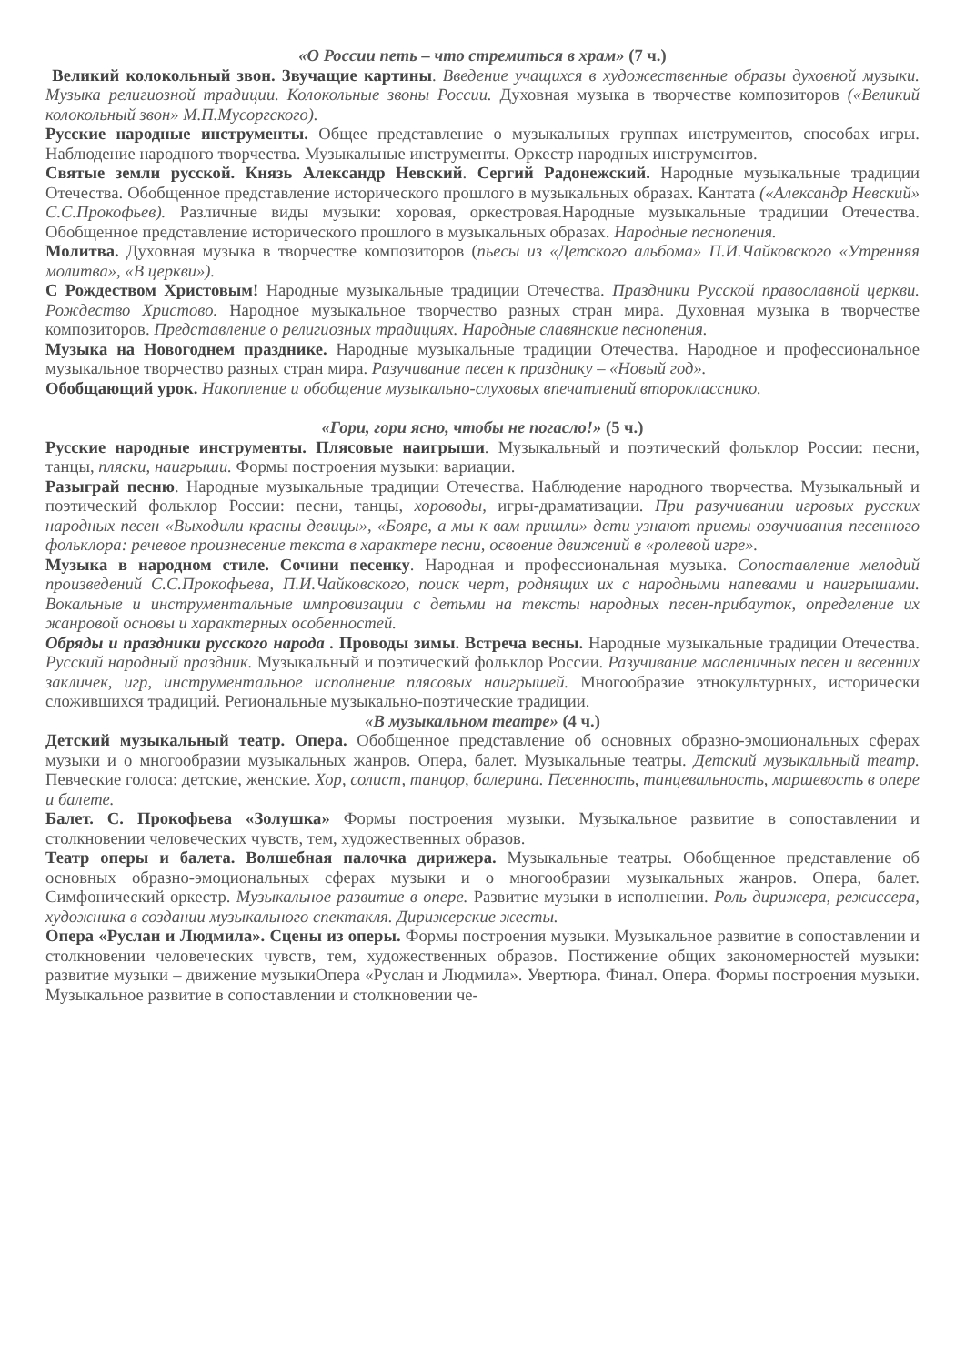«О России петь – что стремиться в храм» (7 ч.)
Великий колокольный звон. Звучащие картины. Введение учащихся в художественные образы духовной музыки. Музыка религиозной традиции. Колокольные звоны России. Духовная музыка в творчестве композиторов («Великий колокольный звон» М.П.Мусоргского).
Русские народные инструменты. Общее представление о музыкальных группах инструментов, способах игры. Наблюдение народного творчества. Музыкальные инструменты. Оркестр народных инструментов.
Святые земли русской. Князь Александр Невский. Сергий Радонежский. Народные музыкальные традиции Отечества. Обобщенное представление исторического прошлого в музыкальных образах. Кантата («Александр Невский» С.С.Прокофьев). Различные виды музыки: хоровая, оркестровая.Народные музыкальные традиции Отечества. Обобщенное представление исторического прошлого в музыкальных образах. Народные песнопения.
Молитва. Духовная музыка в творчестве композиторов (пьесы из «Детского альбома» П.И.Чайковского «Утренняя молитва», «В церкви»).
С Рождеством Христовым! Народные музыкальные традиции Отечества. Праздники Русской православной церкви. Рождество Христово. Народное музыкальное творчество разных стран мира. Духовная музыка в творчестве композиторов. Представление о религиозных традициях. Народные славянские песнопения.
Музыка на Новогоднем празднике. Народные музыкальные традиции Отечества. Народное и профессиональное музыкальное творчество разных стран мира. Разучивание песен к празднику – «Новый год».
Обобщающий урок. Накопление и обобщение музыкально-слуховых впечатлений второкласснико.
«Гори, гори ясно, чтобы не погасло!» (5 ч.)
Русские народные инструменты. Плясовые наигрыши. Музыкальный и поэтический фольклор России: песни, танцы, пляски, наигрыши. Формы построения музыки: вариации.
Разыграй песню. Народные музыкальные традиции Отечества. Наблюдение народного творчества. Музыкальный и поэтический фольклор России: песни, танцы, хороводы, игры-драматизации. При разучивании игровых русских народных песен «Выходили красны девицы», «Бояре, а мы к вам пришли» дети узнают приемы озвучивания песенного фольклора: речевое произнесение текста в характере песни, освоение движений в «ролевой игре».
Музыка в народном стиле. Сочини песенку. Народная и профессиональная музыка. Сопоставление мелодий произведений С.С.Прокофьева, П.И.Чайковского, поиск черт, роднящих их с народными напевами и наигрышами. Вокальные и инструментальные импровизации с детьми на тексты народных песен-прибауток, определение их жанровой основы и характерных особенностей.
Обряды и праздники русского народа . Проводы зимы. Встреча весны. Народные музыкальные традиции Отечества. Русский народный праздник. Музыкальный и поэтический фольклор России. Разучивание масленичных песен и весенних закличек, игр, инструментальное исполнение плясовых наигрышей. Многообразие этнокультурных, исторически сложившихся традиций. Региональные музыкально-поэтические традиции.
«В музыкальном театре» (4 ч.)
Детский музыкальный театр. Опера. Обобщенное представление об основных образно-эмоциональных сферах музыки и о многообразии музыкальных жанров. Опера, балет. Музыкальные театры. Детский музыкальный театр. Певческие голоса: детские, женские. Хор, солист, танцор, балерина. Песенность, танцевальность, маршевость в опере и балете.
Балет. С. Прокофьева «Золушка» Формы построения музыки. Музыкальное развитие в сопоставлении и столкновении человеческих чувств, тем, художественных образов.
Театр оперы и балета. Волшебная палочка дирижера. Музыкальные театры. Обобщенное представление об основных образно-эмоциональных сферах музыки и о многообразии музыкальных жанров. Опера, балет. Симфонический оркестр. Музыкальное развитие в опере. Развитие музыки в исполнении. Роль дирижера, режиссера, художника в создании музыкального спектакля. Дирижерские жесты.
Опера «Руслан и Людмила». Сцены из оперы. Формы построения музыки. Музыкальное развитие в сопоставлении и столкновении человеческих чувств, тем, художественных образов. Постижение общих закономерностей музыки: развитие музыки – движение музыкиОпера «Руслан и Людмила». Увертюра. Финал. Опера. Формы построения музыки. Музыкальное развитие в сопоставлении и столкновении че-